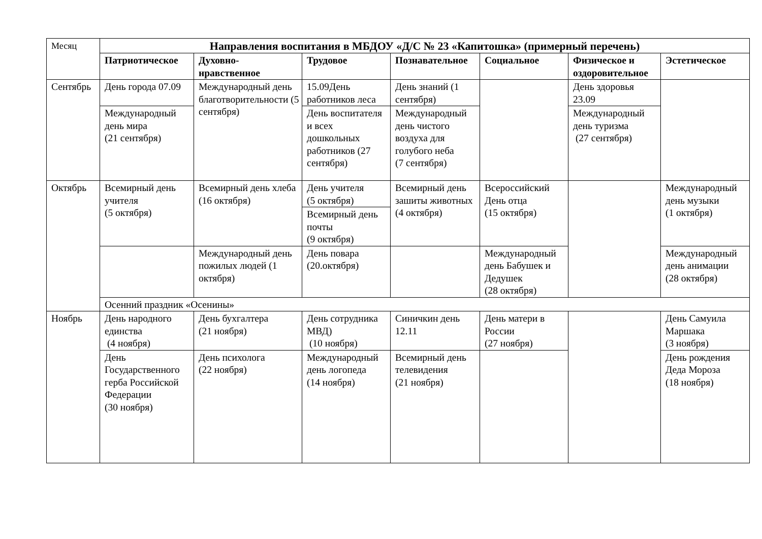| Месяц | Направления воспитания в МБДОУ «Д/С № 23 «Капитошка» (примерный перечень) | | | | | | |
| | Патриотическое | Духовно-нравственное | Трудовое | Познавательное | Социальное | Физическое и оздоровительное | Эстетическое |
| Сентябрь | День города 07.09 | Международный день благотворительности (5 сентября) | 15.09День работников леса | День знаний (1 сентября) | | День здоровья 23.09 | |
| | Международный день мира (21 сентября) | | День воспитателя и всех дошкольных работников (27 сентября) | Международный день чистого воздуха для голубого неба (7 сентября) | | Международный день туризма (27 сентября) | |
| Октябрь | Всемирный день учителя (5 октября) | Всемирный день хлеба (16 октября) | День учителя (5 октября) | Всемирный день зашиты животных (4 октября) | Всероссийский День отца (15 октября) | | Международный день музыки (1 октября) |
| | | | Всемирный день почты (9 октября) | | | | |
| | | Международный день пожилых людей (1 октября) | День повара (20.октября) | | Международный день Бабушек и Дедушек (28 октября) | | Международный день анимации (28 октября) |
| | Осенний праздник «Осенины» | | | | | | |
| Ноябрь | День народного единства (4 ноября) | День бухгалтера (21 ноября) | День сотрудника МВД) (10 ноября) | Синичкин день 12.11 | День матери в России (27 ноября) | | День Самуила Маршака (3 ноября) |
| | День Государственного герба Российской Федерации (30 ноября) | День психолога (22 ноября) | Международный день логопеда (14 ноября) | Всемирный день телевидения (21 ноября) | | | День рождения Деда Мороза (18 ноября) |